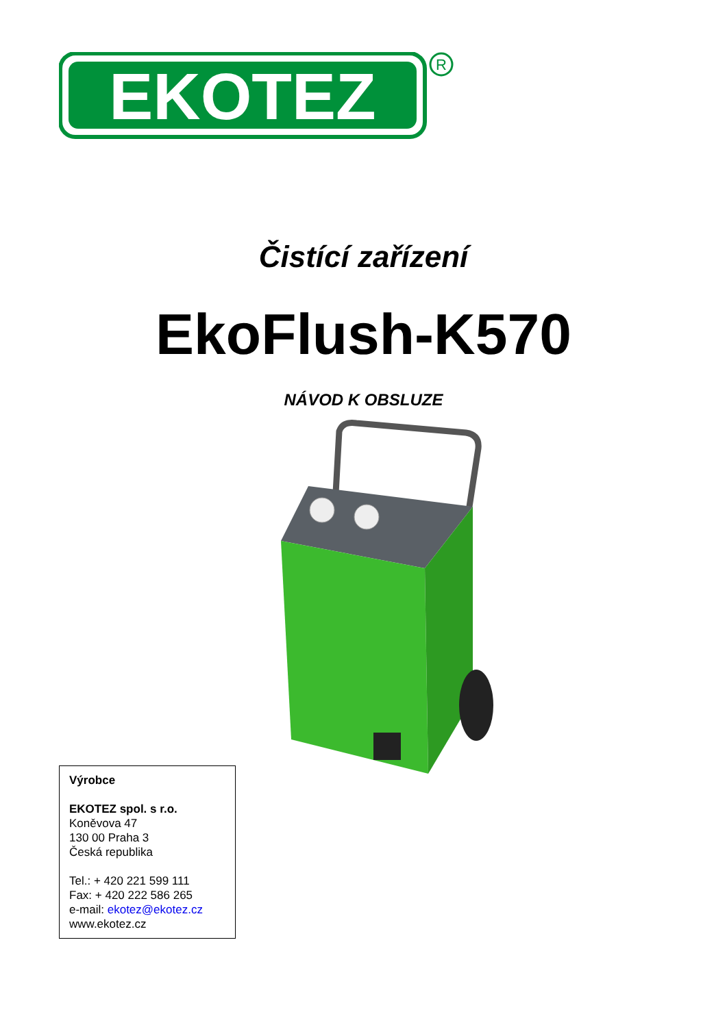EKOTEZ
R
Čistící zařízení
EkoFlush-K570
NÁVOD K OBSLUZE
Výrobce
EKOTEZ spol. s r.o.
Koněvova 47
130 00 Praha 3
Česká republika
Tel.: + 420 221 599 111
Fax: + 420 222 586 265
e-mail: ekotez@ekotez.cz
www.ekotez.cz